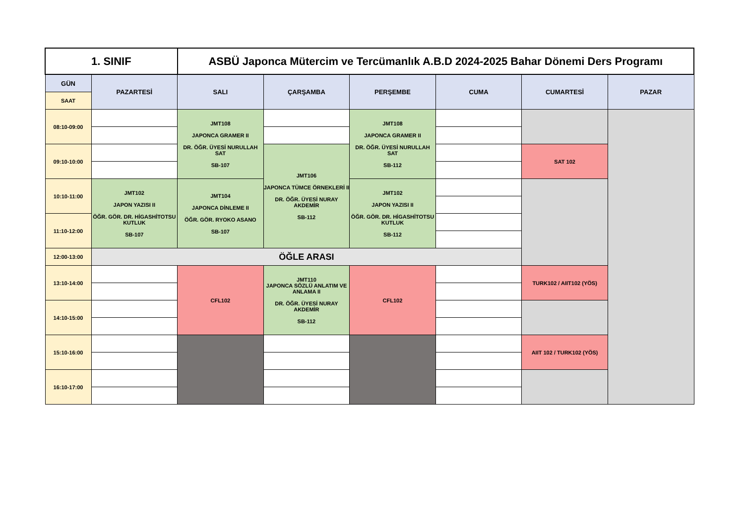| 1. SINIF | | ASBÜ Japonca Mütercim ve Tercümanlık A.B.D 2024-2025 Bahar Dönemi Ders Programı | | | | | |
| GÜN | PAZARTESİ | SALI | ÇARŞAMBA | PERŞEMBE | CUMA | CUMARTESİ | PAZAR |
| SAAT | | | | | | | |
| 08:10-09:00 | | JMT108 JAPONCA GRAMER II DR. ÖĞR. ÜYESİ NURULLAH SAT SB-107 | | JMT108 JAPONCA GRAMER II DR. ÖĞR. ÜYESİ NURULLAH SAT SB-112 | | | |
| 09:10-10:00 | | | JMT106 JAPONCA TÜMCE ÖRNEKLERİ II DR. ÖĞR. ÜYESİ NURAY AKDEMİR SB-112 | | | SAT 102 | |
| 10:10-11:00 | JMT102 JAPON YAZISI II ÖĞR. GÖR. DR. HİGASHİTOTSU KUTLUK SB-107 | JMT104 JAPONCA DİNLEME II ÖĞR. GÖR. RYOKO ASANO SB-107 | | JMT102 JAPON YAZISI II ÖĞR. GÖR. DR. HİGASHİTOTSU KUTLUK SB-112 | | | |
| 11:10-12:00 | | | | | | | |
| 12:00-13:00 | ÖĞLE ARASI | | | | | | |
| 13:10-14:00 | | CFL102 | JMT110 JAPONCA SÖZLÜ ANLATIM VE ANLAMA II DR. ÖĞR. ÜYESİ NURAY AKDEMİR SB-112 | CFL102 | | TURK102 / AIIT102 (YÖS) | |
| 14:10-15:00 | | | | | | | |
| 15:10-16:00 | | | | | | AIIT 102 / TURK102 (YÖS) | |
| 16:10-17:00 | | | | | | | |